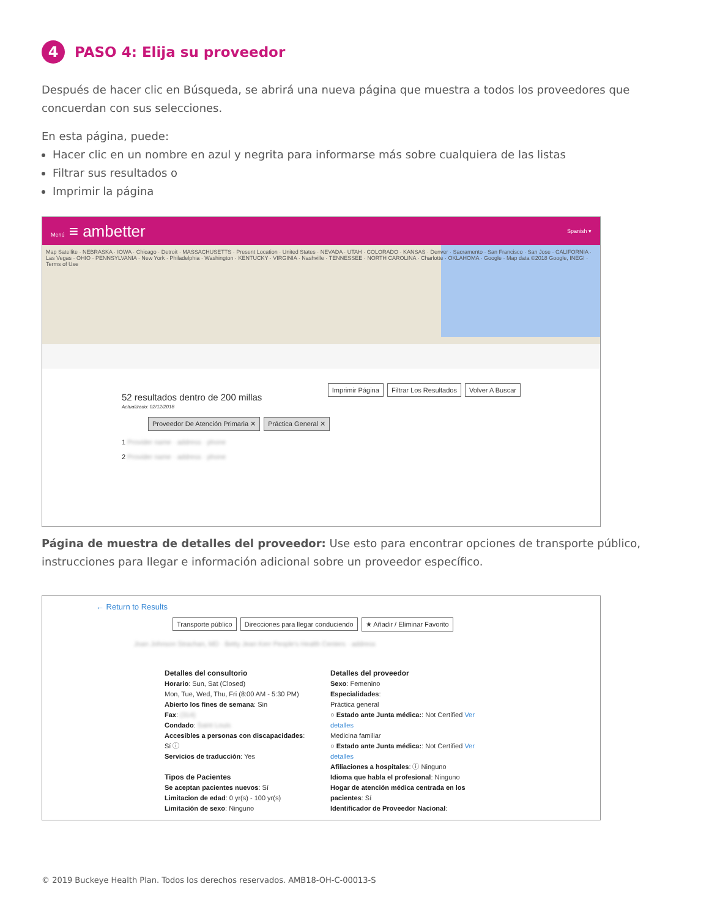4 PASO 4: Elija su proveedor
Después de hacer clic en Búsqueda, se abrirá una nueva página que muestra a todos los proveedores que concuerdan con sus selecciones.
En esta página, puede:
Hacer clic en un nombre en azul y negrita para informarse más sobre cualquiera de las listas
Filtrar sus resultados o
Imprimir la página
Menú ≡ ambetter Spanish ▾
Map Satellite · NEBRASKA · IOWA · Chicago · Detroit · MASSACHUSETTS · Present Location · United States · NEVADA · UTAH · COLORADO · KANSAS · Denver · Sacramento · San Francisco · San Jose · CALIFORNIA · Las Vegas · OHIO · PENNSYLVANIA · New York · Philadelphia · Washington · KENTUCKY · VIRGINIA · Nashville · TENNESSEE · NORTH CAROLINA · Charlotte · OKLAHOMA · Google · Map data ©2018 Google, INEGI · Terms of Use
Imprimir Página Filtrar Los Resultados Volver A Buscar
52 resultados dentro de 200 millas
Actualizado: 02/12/2018
Proveedor De Atención Primaria ✕ Práctica General ✕
1 Provider name · address · phone
2 Provider name · address · phone
Página de muestra de detalles del proveedor: Use esto para encontrar opciones de transporte público, instrucciones para llegar e información adicional sobre un proveedor específico.
← Return to Results
Transporte público Direcciones para llegar conduciendo ★ Añadir / Eliminar Favorito
Joan Johnson Strachan, MD · Betty Jean Kerr People's Health Centers · address
Detalles del consultorio
Horario: Sun, Sat (Closed)
Mon, Tue, Wed, Thu, Fri (8:00 AM - 5:30 PM)
Abierto los fines de semana: Sin
Fax: (314)
Condado: Saint Louis
Accesibles a personas con discapacidades: Sí ⓘ
Servicios de traducción: Yes
Tipos de Pacientes
Se aceptan pacientes nuevos: Sí
Limitacion de edad: 0 yr(s) - 100 yr(s)
Limitación de sexo: Ninguno
Detalles del proveedor
Sexo: Femenino
Especialidades:
Práctica general
○ Estado ante Junta médica:: Not Certified Ver detalles
Medicina familiar
○ Estado ante Junta médica:: Not Certified Ver detalles
Afiliaciones a hospitales: ⓘ Ninguno
Idioma que habla el profesional: Ninguno
Hogar de atención médica centrada en los pacientes: Sí
Identificador de Proveedor Nacional:
© 2019 Buckeye Health Plan. Todos los derechos reservados. AMB18-OH-C-00013-S